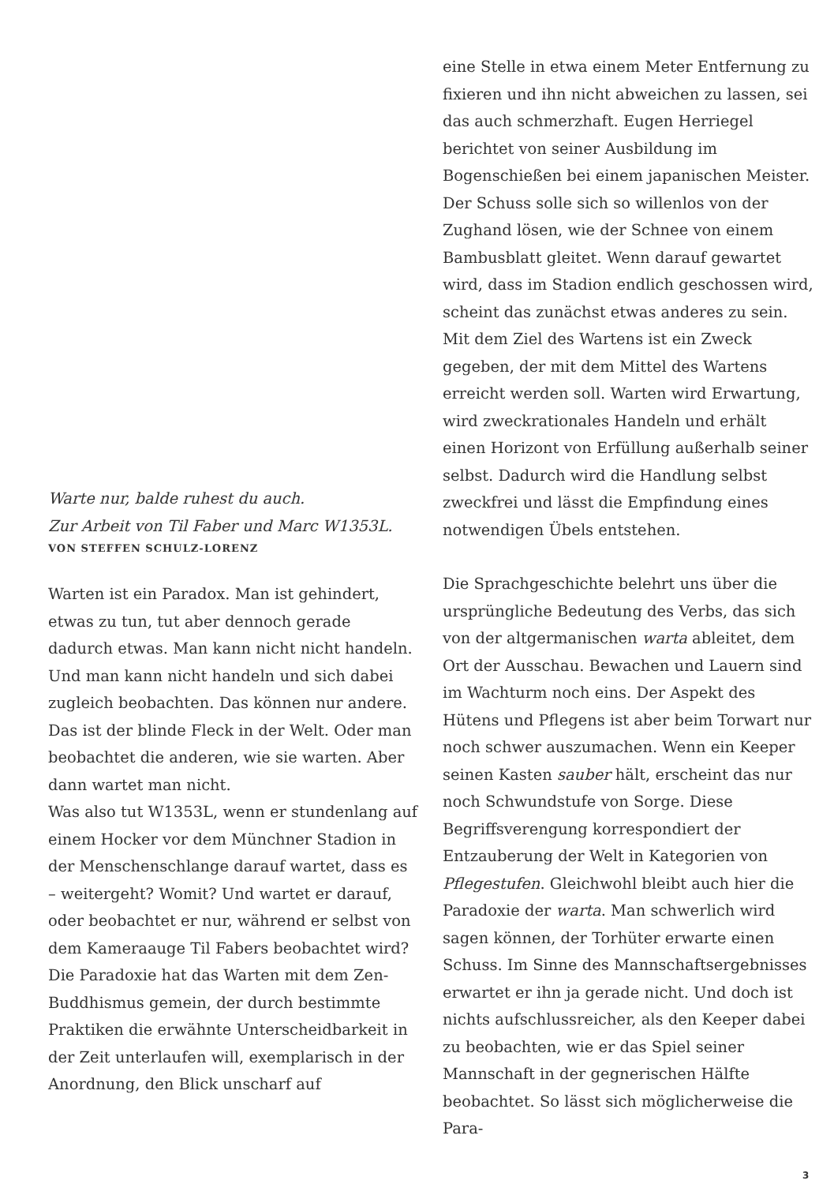Warte nur, balde ruhest du auch.
Zur Arbeit von Til Faber und Marc W1353L.
VON STEFFEN SCHULZ-LORENZ
Warten ist ein Paradox. Man ist gehindert, etwas zu tun, tut aber dennoch gerade dadurch etwas. Man kann nicht nicht handeln. Und man kann nicht handeln und sich dabei zugleich beobachten. Das können nur andere. Das ist der blinde Fleck in der Welt. Oder man beobachtet die anderen, wie sie warten. Aber dann wartet man nicht.
Was also tut W1353L, wenn er stundenlang auf einem Hocker vor dem Münchner Stadion in der Menschenschlange darauf wartet, dass es – weitergeht? Womit? Und wartet er darauf, oder beobachtet er nur, während er selbst von dem Kameraauge Til Fabers beobachtet wird?
Die Paradoxie hat das Warten mit dem Zen-Buddhismus gemein, der durch bestimmte Praktiken die erwähnte Unterscheidbarkeit in der Zeit unterlaufen will, exemplarisch in der Anordnung, den Blick unscharf auf
eine Stelle in etwa einem Meter Entfernung zu fixieren und ihn nicht abweichen zu lassen, sei das auch schmerzhaft. Eugen Herriegel berichtet von seiner Ausbildung im Bogenschießen bei einem japanischen Meister. Der Schuss solle sich so willenlos von der Zughand lösen, wie der Schnee von einem Bambusblatt gleitet. Wenn darauf gewartet wird, dass im Stadion endlich geschossen wird, scheint das zunächst etwas anderes zu sein. Mit dem Ziel des Wartens ist ein Zweck gegeben, der mit dem Mittel des Wartens erreicht werden soll. Warten wird Erwartung, wird zweckrationales Handeln und erhält einen Horizont von Erfüllung außerhalb seiner selbst. Dadurch wird die Handlung selbst zweckfrei und lässt die Empfindung eines notwendigen Übels entstehen.
Die Sprachgeschichte belehrt uns über die ursprüngliche Bedeutung des Verbs, das sich von der altgermanischen warta ableitet, dem Ort der Ausschau. Bewachen und Lauern sind im Wachturm noch eins. Der Aspekt des Hütens und Pflegens ist aber beim Torwart nur noch schwer auszumachen. Wenn ein Keeper seinen Kasten sauber hält, erscheint das nur noch Schwundstufe von Sorge. Diese Begriffsverengung korrespondiert der Entzauberung der Welt in Kategorien von Pflegestufen. Gleichwohl bleibt auch hier die Paradoxie der warta. Man schwerlich wird sagen können, der Torhüter erwarte einen Schuss. Im Sinne des Mannschaftsergebnisses erwartet er ihn ja gerade nicht. Und doch ist nichts aufschlussreicher, als den Keeper dabei zu beobachten, wie er das Spiel seiner Mannschaft in der gegnerischen Hälfte beobachtet. So lässt sich möglicherweise die Para-
3